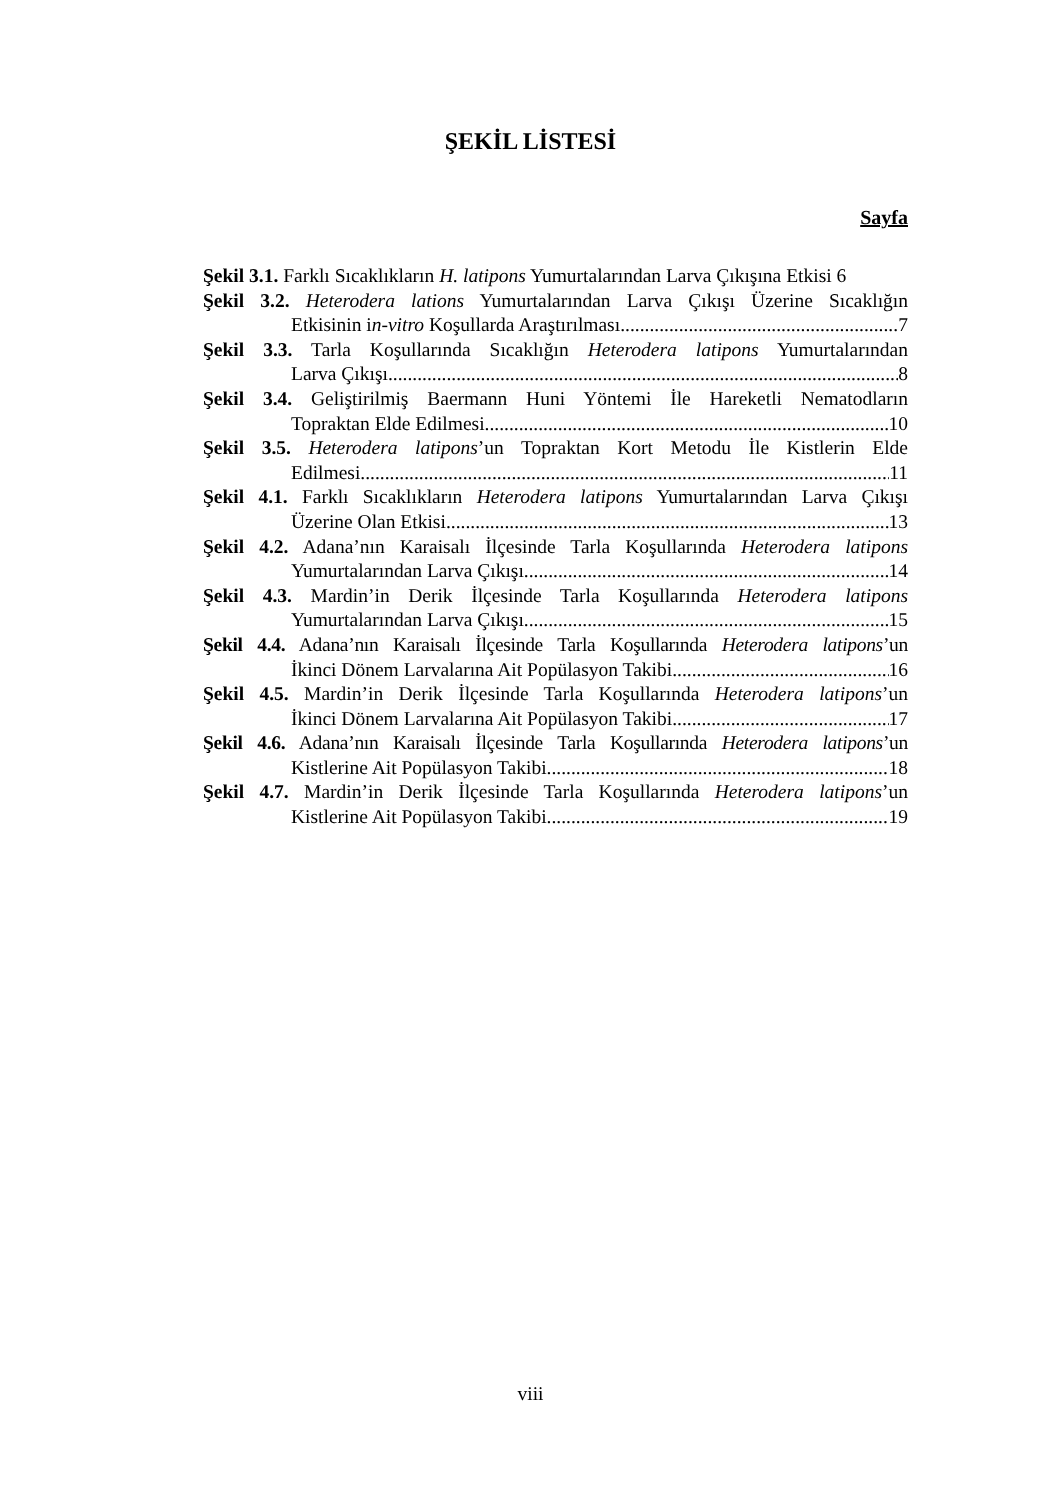ŞEKİL LİSTESİ
Sayfa
Şekil 3.1. Farklı Sıcaklıkların H. latipons Yumurtalarından Larva Çıkışına Etkisi 6
Şekil 3.2. Heterodera lations Yumurtalarından Larva Çıkışı Üzerine Sıcaklığın
Etkisinin in-vitro Koşullarda Araştırılması 7
Şekil 3.3. Tarla Koşullarında Sıcaklığın Heterodera latipons Yumurtalarından
Larva Çıkışı 8
Şekil 3.4. Geliştirilmiş Baermann Huni Yöntemi İle Hareketli Nematodların
Topraktan Elde Edilmesi 10
Şekil 3.5. Heterodera latipons’un Topraktan Kort Metodu İle Kistlerin Elde
Edilmesi 11
Şekil 4.1. Farklı Sıcaklıkların Heterodera latipons Yumurtalarından Larva Çıkışı
Üzerine Olan Etkisi 13
Şekil 4.2. Adana’nın Karaisalı İlçesinde Tarla Koşullarında Heterodera latipons
Yumurtalarından Larva Çıkışı 14
Şekil 4.3. Mardin’in Derik İlçesinde Tarla Koşullarında Heterodera latipons
Yumurtalarından Larva Çıkışı 15
Şekil 4.4. Adana’nın Karaisalı İlçesinde Tarla Koşullarında Heterodera latipons’un
İkinci Dönem Larvalarına Ait Popülasyon Takibi 16
Şekil 4.5. Mardin’in Derik İlçesinde Tarla Koşullarında Heterodera latipons’un
İkinci Dönem Larvalarına Ait Popülasyon Takibi 17
Şekil 4.6. Adana’nın Karaisalı İlçesinde Tarla Koşullarında Heterodera latipons’un
Kistlerine Ait Popülasyon Takibi 18
Şekil 4.7. Mardin’in Derik İlçesinde Tarla Koşullarında Heterodera latipons’un
Kistlerine Ait Popülasyon Takibi 19
viii